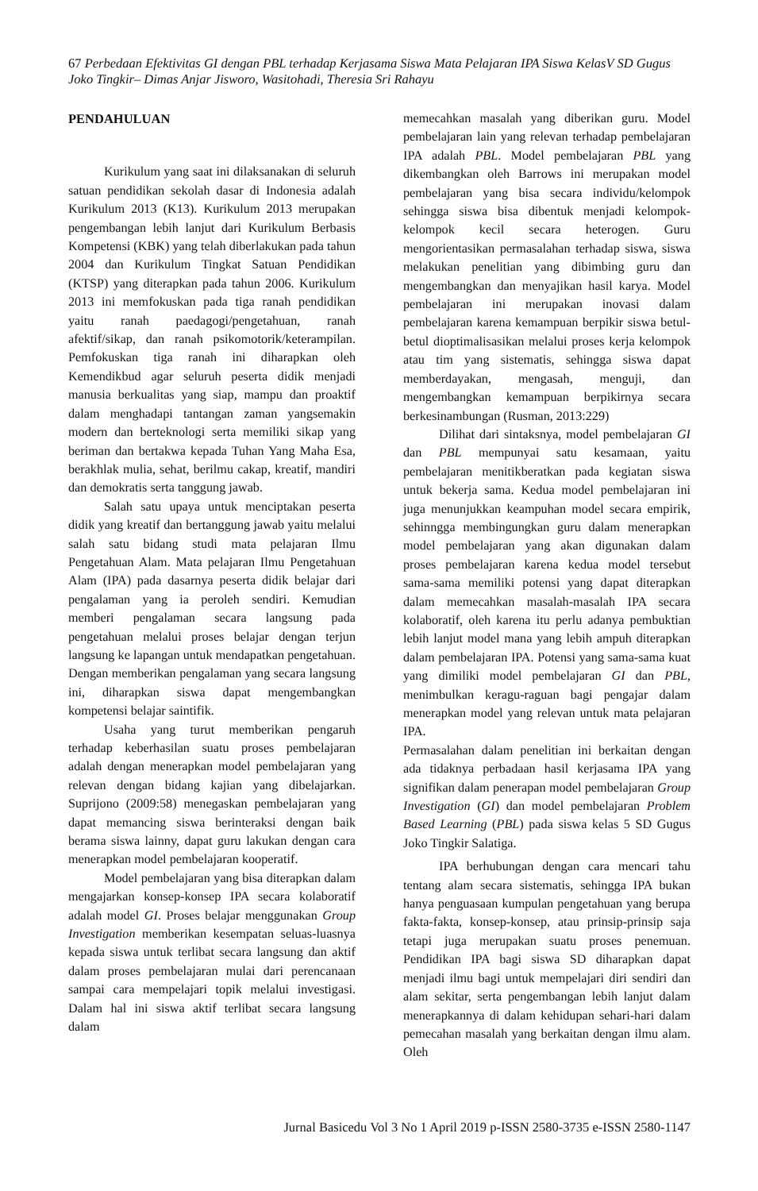67 Perbedaan Efektivitas GI dengan PBL terhadap Kerjasama Siswa Mata Pelajaran IPA Siswa KelasV SD Gugus Joko Tingkir– Dimas Anjar Jisworo, Wasitohadi, Theresia Sri Rahayu
PENDAHULUAN
Kurikulum yang saat ini dilaksanakan di seluruh satuan pendidikan sekolah dasar di Indonesia adalah Kurikulum 2013 (K13). Kurikulum 2013 merupakan pengembangan lebih lanjut dari Kurikulum Berbasis Kompetensi (KBK) yang telah diberlakukan pada tahun 2004 dan Kurikulum Tingkat Satuan Pendidikan (KTSP) yang diterapkan pada tahun 2006. Kurikulum 2013 ini memfokuskan pada tiga ranah pendidikan yaitu ranah paedagogi/pengetahuan, ranah afektif/sikap, dan ranah psikomotorik/keterampilan. Pemfokuskan tiga ranah ini diharapkan oleh Kemendikbud agar seluruh peserta didik menjadi manusia berkualitas yang siap, mampu dan proaktif dalam menghadapi tantangan zaman yangsemakin modern dan berteknologi serta memiliki sikap yang beriman dan bertakwa kepada Tuhan Yang Maha Esa, berakhlak mulia, sehat, berilmu cakap, kreatif, mandiri dan demokratis serta tanggung jawab.
Salah satu upaya untuk menciptakan peserta didik yang kreatif dan bertanggung jawab yaitu melalui salah satu bidang studi mata pelajaran Ilmu Pengetahuan Alam. Mata pelajaran Ilmu Pengetahuan Alam (IPA) pada dasarnya peserta didik belajar dari pengalaman yang ia peroleh sendiri. Kemudian memberi pengalaman secara langsung pada pengetahuan melalui proses belajar dengan terjun langsung ke lapangan untuk mendapatkan pengetahuan. Dengan memberikan pengalaman yang secara langsung ini, diharapkan siswa dapat mengembangkan kompetensi belajar saintifik.
Usaha yang turut memberikan pengaruh terhadap keberhasilan suatu proses pembelajaran adalah dengan menerapkan model pembelajaran yang relevan dengan bidang kajian yang dibelajarkan. Suprijono (2009:58) menegaskan pembelajaran yang dapat memancing siswa berinteraksi dengan baik berama siswa lainny, dapat guru lakukan dengan cara menerapkan model pembelajaran kooperatif.
Model pembelajaran yang bisa diterapkan dalam mengajarkan konsep-konsep IPA secara kolaboratif adalah model GI. Proses belajar menggunakan Group Investigation memberikan kesempatan seluas-luasnya kepada siswa untuk terlibat secara langsung dan aktif dalam proses pembelajaran mulai dari perencanaan sampai cara mempelajari topik melalui investigasi. Dalam hal ini siswa aktif terlibat secara langsung dalam
memecahkan masalah yang diberikan guru. Model pembelajaran lain yang relevan terhadap pembelajaran IPA adalah PBL. Model pembelajaran PBL yang dikembangkan oleh Barrows ini merupakan model pembelajaran yang bisa secara individu/kelompok sehingga siswa bisa dibentuk menjadi kelompok-kelompok kecil secara heterogen. Guru mengorientasikan permasalahan terhadap siswa, siswa melakukan penelitian yang dibimbing guru dan mengembangkan dan menyajikan hasil karya. Model pembelajaran ini merupakan inovasi dalam pembelajaran karena kemampuan berpikir siswa betul-betul dioptimalisasikan melalui proses kerja kelompok atau tim yang sistematis, sehingga siswa dapat memberdayakan, mengasah, menguji, dan mengembangkan kemampuan berpikirnya secara berkesinambungan (Rusman, 2013:229)
Dilihat dari sintaksnya, model pembelajaran GI dan PBL mempunyai satu kesamaan, yaitu pembelajaran menitikberatkan pada kegiatan siswa untuk bekerja sama. Kedua model pembelajaran ini juga menunjukkan keampuhan model secara empirik, sehinngga membingungkan guru dalam menerapkan model pembelajaran yang akan digunakan dalam proses pembelajaran karena kedua model tersebut sama-sama memiliki potensi yang dapat diterapkan dalam memecahkan masalah-masalah IPA secara kolaboratif, oleh karena itu perlu adanya pembuktian lebih lanjut model mana yang lebih ampuh diterapkan dalam pembelajaran IPA. Potensi yang sama-sama kuat yang dimiliki model pembelajaran GI dan PBL, menimbulkan keragu-raguan bagi pengajar dalam menerapkan model yang relevan untuk mata pelajaran IPA.
Permasalahan dalam penelitian ini berkaitan dengan ada tidaknya perbadaan hasil kerjasama IPA yang signifikan dalam penerapan model pembelajaran Group Investigation (GI) dan model pembelajaran Problem Based Learning (PBL) pada siswa kelas 5 SD Gugus Joko Tingkir Salatiga.
IPA berhubungan dengan cara mencari tahu tentang alam secara sistematis, sehingga IPA bukan hanya penguasaan kumpulan pengetahuan yang berupa fakta-fakta, konsep-konsep, atau prinsip-prinsip saja tetapi juga merupakan suatu proses penemuan. Pendidikan IPA bagi siswa SD diharapkan dapat menjadi ilmu bagi untuk mempelajari diri sendiri dan alam sekitar, serta pengembangan lebih lanjut dalam menerapkannya di dalam kehidupan sehari-hari dalam pemecahan masalah yang berkaitan dengan ilmu alam. Oleh
Jurnal Basicedu Vol 3 No 1 April 2019 p-ISSN 2580-3735 e-ISSN 2580-1147